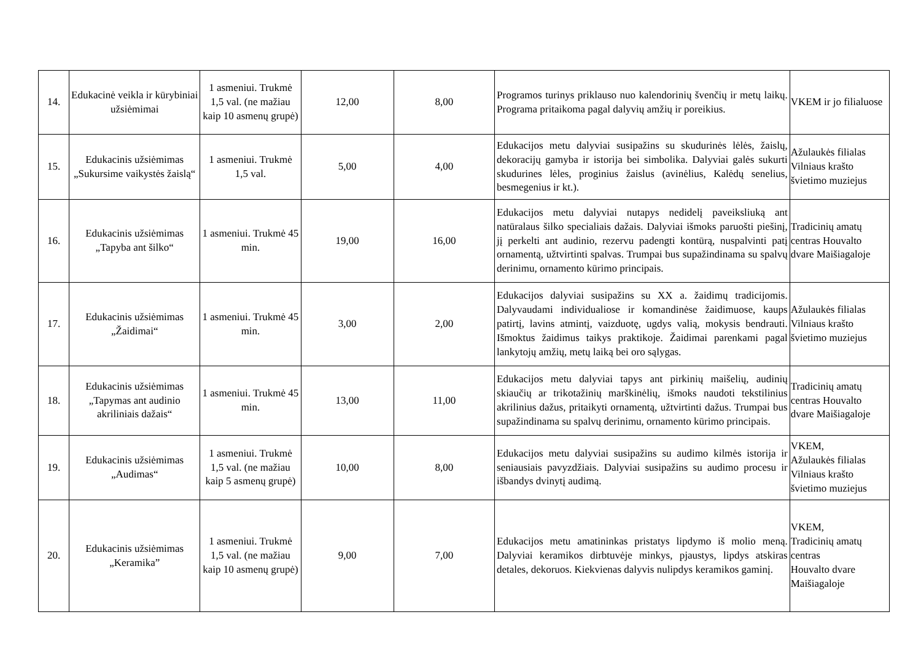| 14. | Edukacinė veikla ir kūrybiniai užsiėmimai | 1 asmeniui. Trukmė 1,5 val. (ne mažiau kaip 10 asmenų grupė) | 12,00 | 8,00 | Programos turinys priklauso nuo kalendorinių švenčių ir metų laikų. Programa pritaikoma pagal dalyvių amžių ir poreikius. | VKEM ir jo filialuose |
| 15. | Edukacinis užsiėmimas „Sukursime vaikystės žaislą“ | 1 asmeniui. Trukmė 1,5 val. | 5,00 | 4,00 | Edukacijos metu dalyviai susipažins su skudurinės lėlės, žaislų, dekoracijų gamyba ir istorija bei simbolika. Dalyviai galės sukurti skudurines lėles, proginius žaislus (avinėlius, Kalėdų senelius, besmegenius ir kt.). | Ažulaukės filialas Vilniaus krašto švietimo muziejus |
| 16. | Edukacinis užsiėmimas „Tapyba ant šilko“ | 1 asmeniui. Trukmė 45 min. | 19,00 | 16,00 | Edukacijos metu dalyviai nutapys nedidelį paveiksliuką ant natūralaus šilko specialiais dažais. Dalyviai išmoks paruošti piešinį, jį perkelti ant audinio, rezervu padengti kontūrą, nuspalvinti patį ornamentą, užtvirtinti spalvas. Trumpai bus supažindinama su spalvų derinimu, ornamento kūrimo principais. | Tradicinių amatų centras Houvalto dvare Maišiagaloje |
| 17. | Edukacinis užsiėmimas „Žaidimai“ | 1 asmeniui. Trukmė 45 min. | 3,00 | 2,00 | Edukacijos dalyviai susipažins su XX a. žaidimų tradicijomis. Dalyvaudami individualiose ir komandinėse žaidimuose, kaups patirtį, lavins atmintį, vaizduotę, ugdys valią, mokysis bendrauti. Išmoktus žaidimus taikys praktikoje. Žaidimai parenkami pagal lankytojų amžių, metų laiką bei oro sąlygas. | Ažulaukės filialas Vilniaus krašto švietimo muziejus |
| 18. | Edukacinis užsiėmimas „Tapymas ant audinio akriliniais dažais“ | 1 asmeniui. Trukmė 45 min. | 13,00 | 11,00 | Edukacijos metu dalyviai tapys ant pirkinių maišelių, audinių skiaučių ar trikotažinių marškinėlių, išmoks naudoti tekstilinius akrilinius dažus, pritaikyti ornamentą, užtvirtinti dažus. Trumpai bus supažindinama su spalvų derinimu, ornamento kūrimo principais. | Tradicinių amatų centras Houvalto dvare Maišiagaloje |
| 19. | Edukacinis užsiėmimas „Audimas“ | 1 asmeniui. Trukmė 1,5 val. (ne mažiau kaip 5 asmenų grupė) | 10,00 | 8,00 | Edukacijos metu dalyviai susipažins su audimo kilmės istorija ir seniausiais pavyzdžiais. Dalyviai susipažins su audimo procesu ir išbandys dvinytį audimą. | VKEM, Ažulaukės filialas Vilniaus krašto švietimo muziejus |
| 20. | Edukacinis užsiėmimas „Keramika” | 1 asmeniui. Trukmė 1,5 val. (ne mažiau kaip 10 asmenų grupė) | 9,00 | 7,00 | Edukacijos metu amatininkas pristatys lipdymo iš molio meną. Dalyviai keramikos dirbtuvėje minkys, pjaustys, lipdys atskiras detales, dekoruos. Kiekvienas dalyvis nulipdys keramikos gaminį. | VKEM, Tradicinių amatų centras Houvalto dvare Maišiagaloje |